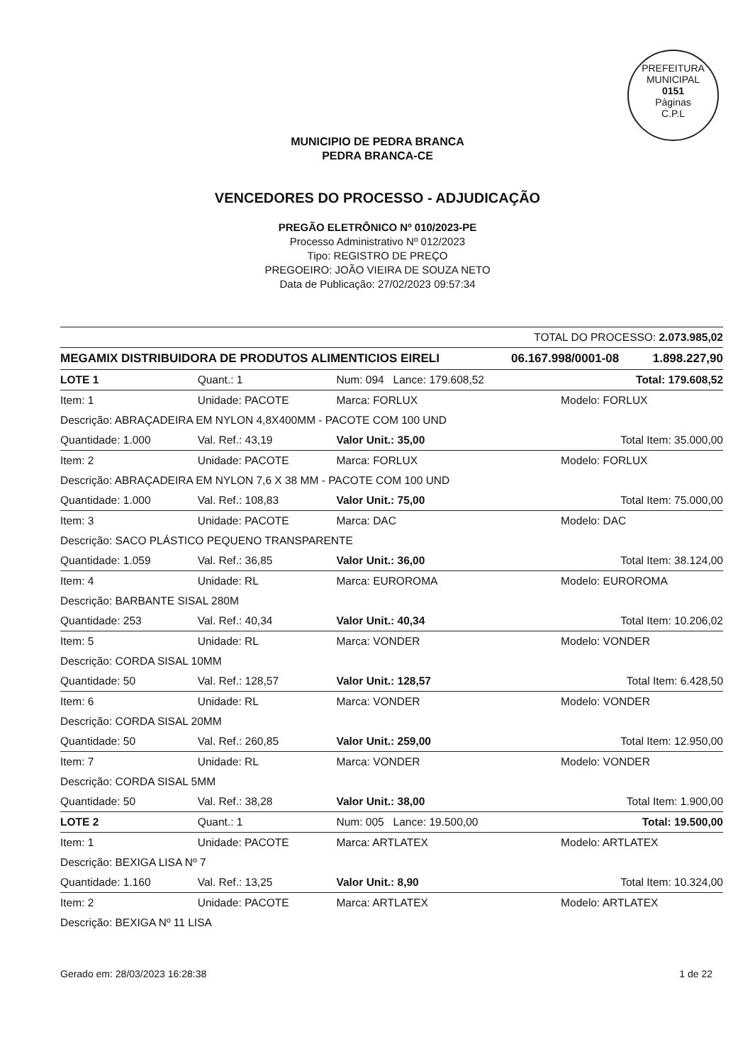PREFEITURA MUNICIPAL
0151
Páginas
C.P.L
MUNICIPIO DE PEDRA BRANCA
PEDRA BRANCA-CE
VENCEDORES DO PROCESSO - ADJUDICAÇÃO
PREGÃO ELETRÔNICO Nº 010/2023-PE
Processo Administrativo Nº 012/2023
Tipo: REGISTRO DE PREÇO
PREGOEIRO: JOÃO VIEIRA DE SOUZA NETO
Data de Publicação: 27/02/2023 09:57:34
| TOTAL DO PROCESSO: 2.073.985,02 | | |
| MEGAMIX DISTRIBUIDORA DE PRODUTOS ALIMENTICIOS EIRELI | 06.167.998/0001-08 | 1.898.227,90 |
| LOTE 1 | Quant.: 1 | Num: 094 Lance: 179.608,52 | Total: 179.608,52 |
| Item: 1 | Unidade: PACOTE | Marca: FORLUX | Modelo: FORLUX |
| Descrição: ABRAÇADEIRA EM NYLON 4,8X400MM - PACOTE COM 100 UND | | | |
| Quantidade: 1.000 | Val. Ref.: 43,19 | Valor Unit.: 35,00 | Total Item: 35.000,00 |
| Item: 2 | Unidade: PACOTE | Marca: FORLUX | Modelo: FORLUX |
| Descrição: ABRAÇADEIRA EM NYLON 7,6 X 38 MM - PACOTE COM 100 UND | | | |
| Quantidade: 1.000 | Val. Ref.: 108,83 | Valor Unit.: 75,00 | Total Item: 75.000,00 |
| Item: 3 | Unidade: PACOTE | Marca: DAC | Modelo: DAC |
| Descrição: SACO PLÁSTICO PEQUENO TRANSPARENTE | | | |
| Quantidade: 1.059 | Val. Ref.: 36,85 | Valor Unit.: 36,00 | Total Item: 38.124,00 |
| Item: 4 | Unidade: RL | Marca: EUROROMA | Modelo: EUROROMA |
| Descrição: BARBANTE SISAL 280M | | | |
| Quantidade: 253 | Val. Ref.: 40,34 | Valor Unit.: 40,34 | Total Item: 10.206,02 |
| Item: 5 | Unidade: RL | Marca: VONDER | Modelo: VONDER |
| Descrição: CORDA SISAL 10MM | | | |
| Quantidade: 50 | Val. Ref.: 128,57 | Valor Unit.: 128,57 | Total Item: 6.428,50 |
| Item: 6 | Unidade: RL | Marca: VONDER | Modelo: VONDER |
| Descrição: CORDA SISAL 20MM | | | |
| Quantidade: 50 | Val. Ref.: 260,85 | Valor Unit.: 259,00 | Total Item: 12.950,00 |
| Item: 7 | Unidade: RL | Marca: VONDER | Modelo: VONDER |
| Descrição: CORDA SISAL 5MM | | | |
| Quantidade: 50 | Val. Ref.: 38,28 | Valor Unit.: 38,00 | Total Item: 1.900,00 |
| LOTE 2 | Quant.: 1 | Num: 005 Lance: 19.500,00 | Total: 19.500,00 |
| Item: 1 | Unidade: PACOTE | Marca: ARTLATEX | Modelo: ARTLATEX |
| Descrição: BEXIGA LISA Nº 7 | | | |
| Quantidade: 1.160 | Val. Ref.: 13,25 | Valor Unit.: 8,90 | Total Item: 10.324,00 |
| Item: 2 | Unidade: PACOTE | Marca: ARTLATEX | Modelo: ARTLATEX |
| Descrição: BEXIGA Nº 11 LISA | | | |
Gerado em: 28/03/2023 16:28:38 1 de 22